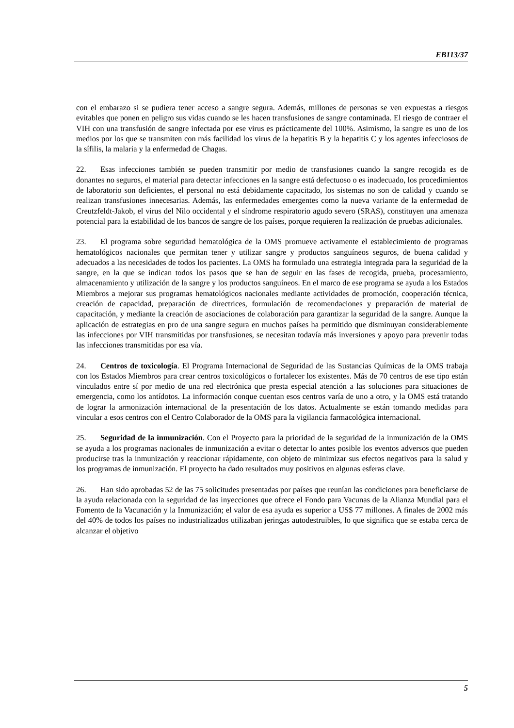EB113/37
con el embarazo si se pudiera tener acceso a sangre segura. Además, millones de personas se ven expuestas a riesgos evitables que ponen en peligro sus vidas cuando se les hacen transfusiones de sangre contaminada. El riesgo de contraer el VIH con una transfusión de sangre infectada por ese virus es prácticamente del 100%. Asimismo, la sangre es uno de los medios por los que se transmiten con más facilidad los virus de la hepatitis B y la hepatitis C y los agentes infecciosos de la sífilis, la malaria y la enfermedad de Chagas.
22. Esas infecciones también se pueden transmitir por medio de transfusiones cuando la sangre recogida es de donantes no seguros, el material para detectar infecciones en la sangre está defectuoso o es inadecuado, los procedimientos de laboratorio son deficientes, el personal no está debidamente capacitado, los sistemas no son de calidad y cuando se realizan transfusiones innecesarias. Además, las enfermedades emergentes como la nueva variante de la enfermedad de Creutzfeldt-Jakob, el virus del Nilo occidental y el síndrome respiratorio agudo severo (SRAS), constituyen una amenaza potencial para la estabilidad de los bancos de sangre de los países, porque requieren la realización de pruebas adicionales.
23. El programa sobre seguridad hematológica de la OMS promueve activamente el establecimiento de programas hematológicos nacionales que permitan tener y utilizar sangre y productos sanguíneos seguros, de buena calidad y adecuados a las necesidades de todos los pacientes. La OMS ha formulado una estrategia integrada para la seguridad de la sangre, en la que se indican todos los pasos que se han de seguir en las fases de recogida, prueba, procesamiento, almacenamiento y utilización de la sangre y los productos sanguíneos. En el marco de ese programa se ayuda a los Estados Miembros a mejorar sus programas hematológicos nacionales mediante actividades de promoción, cooperación técnica, creación de capacidad, preparación de directrices, formulación de recomendaciones y preparación de material de capacitación, y mediante la creación de asociaciones de colaboración para garantizar la seguridad de la sangre. Aunque la aplicación de estrategias en pro de una sangre segura en muchos países ha permitido que disminuyan considerablemente las infecciones por VIH transmitidas por transfusiones, se necesitan todavía más inversiones y apoyo para prevenir todas las infecciones transmitidas por esa vía.
24. Centros de toxicología. El Programa Internacional de Seguridad de las Sustancias Químicas de la OMS trabaja con los Estados Miembros para crear centros toxicológicos o fortalecer los existentes. Más de 70 centros de ese tipo están vinculados entre sí por medio de una red electrónica que presta especial atención a las soluciones para situaciones de emergencia, como los antídotos. La información conque cuentan esos centros varía de uno a otro, y la OMS está tratando de lograr la armonización internacional de la presentación de los datos. Actualmente se están tomando medidas para vincular a esos centros con el Centro Colaborador de la OMS para la vigilancia farmacológica internacional.
25. Seguridad de la inmunización. Con el Proyecto para la prioridad de la seguridad de la inmunización de la OMS se ayuda a los programas nacionales de inmunización a evitar o detectar lo antes posible los eventos adversos que pueden producirse tras la inmunización y reaccionar rápidamente, con objeto de minimizar sus efectos negativos para la salud y los programas de inmunización. El proyecto ha dado resultados muy positivos en algunas esferas clave.
26. Han sido aprobadas 52 de las 75 solicitudes presentadas por países que reunían las condiciones para beneficiarse de la ayuda relacionada con la seguridad de las inyecciones que ofrece el Fondo para Vacunas de la Alianza Mundial para el Fomento de la Vacunación y la Inmunización; el valor de esa ayuda es superior a US$ 77 millones. A finales de 2002 más del 40% de todos los países no industrializados utilizaban jeringas autodestruibles, lo que significa que se estaba cerca de alcanzar el objetivo
5